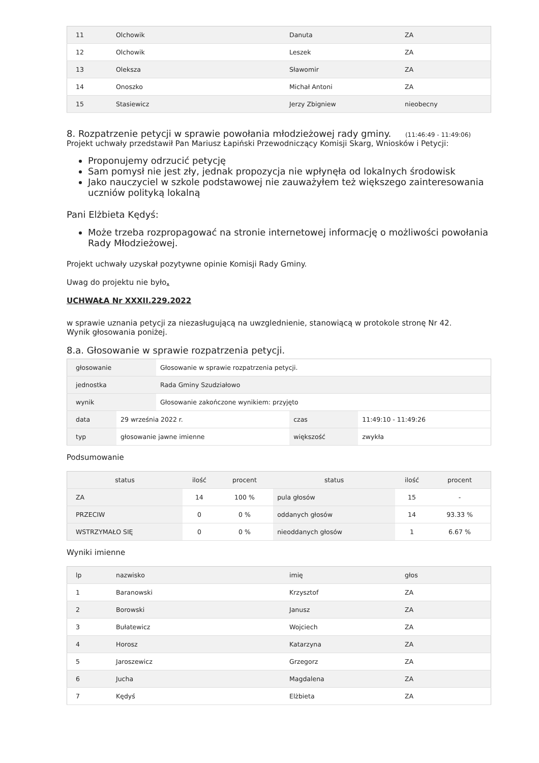| 11 | Olchowik | Danuta | ZA |
| 12 | Olchowik | Leszek | ZA |
| 13 | Oleksza | Sławomir | ZA |
| 14 | Onoszko | Michał Antoni | ZA |
| 15 | Stasiewicz | Jerzy Zbigniew | nieobecny |
8. Rozpatrzenie petycji w sprawie powołania młodzieżowej rady gminy. (11:46:49 - 11:49:06)
Projekt uchwały przedstawił Pan Mariusz Łapiński Przewodniczący Komisji Skarg, Wniosków i Petycji:
Proponujemy odrzucić petycję
Sam pomysł nie jest zły, jednak propozycja nie wpłynęła od lokalnych środowisk
Jako nauczyciel w szkole podstawowej nie zauważyłem też większego zainteresowania uczniów polityką lokalną
Pani Elżbieta Kędyś:
Może trzeba rozpropagować na stronie internetowej informację o możliwości powołania Rady Młodzieżowej.
Projekt uchwały uzyskał pozytywne opinie Komisji Rady Gminy.
Uwag do projektu nie było.
UCHWAŁA Nr XXXII.229.2022
w sprawie uznania petycji za niezasługującą na uwzglednienie, stanowiącą w protokole stronę Nr 42.
Wynik głosowania poniżej.
8.a. Głosowanie w sprawie rozpatrzenia petycji.
| głosowanie | Głosowanie w sprawie rozpatrzenia petycji. |
| jednostka | Rada Gminy Szudziałowo |
| wynik | Głosowanie zakończone wynikiem: przyjęto |
| data | 29 września 2022 r. | czas | 11:49:10 - 11:49:26 |
| typ | głosowanie jawne imienne | większość | zwykła |
Podsumowanie
| status | ilość | procent | status | ilość | procent |
| --- | --- | --- | --- | --- | --- |
| ZA | 14 | 100 % | pula głosów | 15 | - |
| PRZECIW | 0 | 0 % | oddanych głosów | 14 | 93.33 % |
| WSTRZYMAŁO SIĘ | 0 | 0 % | nieoddanych głosów | 1 | 6.67 % |
Wyniki imienne
| lp | nazwisko | imię | głos |
| --- | --- | --- | --- |
| 1 | Baranowski | Krzysztof | ZA |
| 2 | Borowski | Janusz | ZA |
| 3 | Bułatewicz | Wojciech | ZA |
| 4 | Horosz | Katarzyna | ZA |
| 5 | Jaroszewicz | Grzegorz | ZA |
| 6 | Jucha | Magdalena | ZA |
| 7 | Kędyś | Elżbieta | ZA |